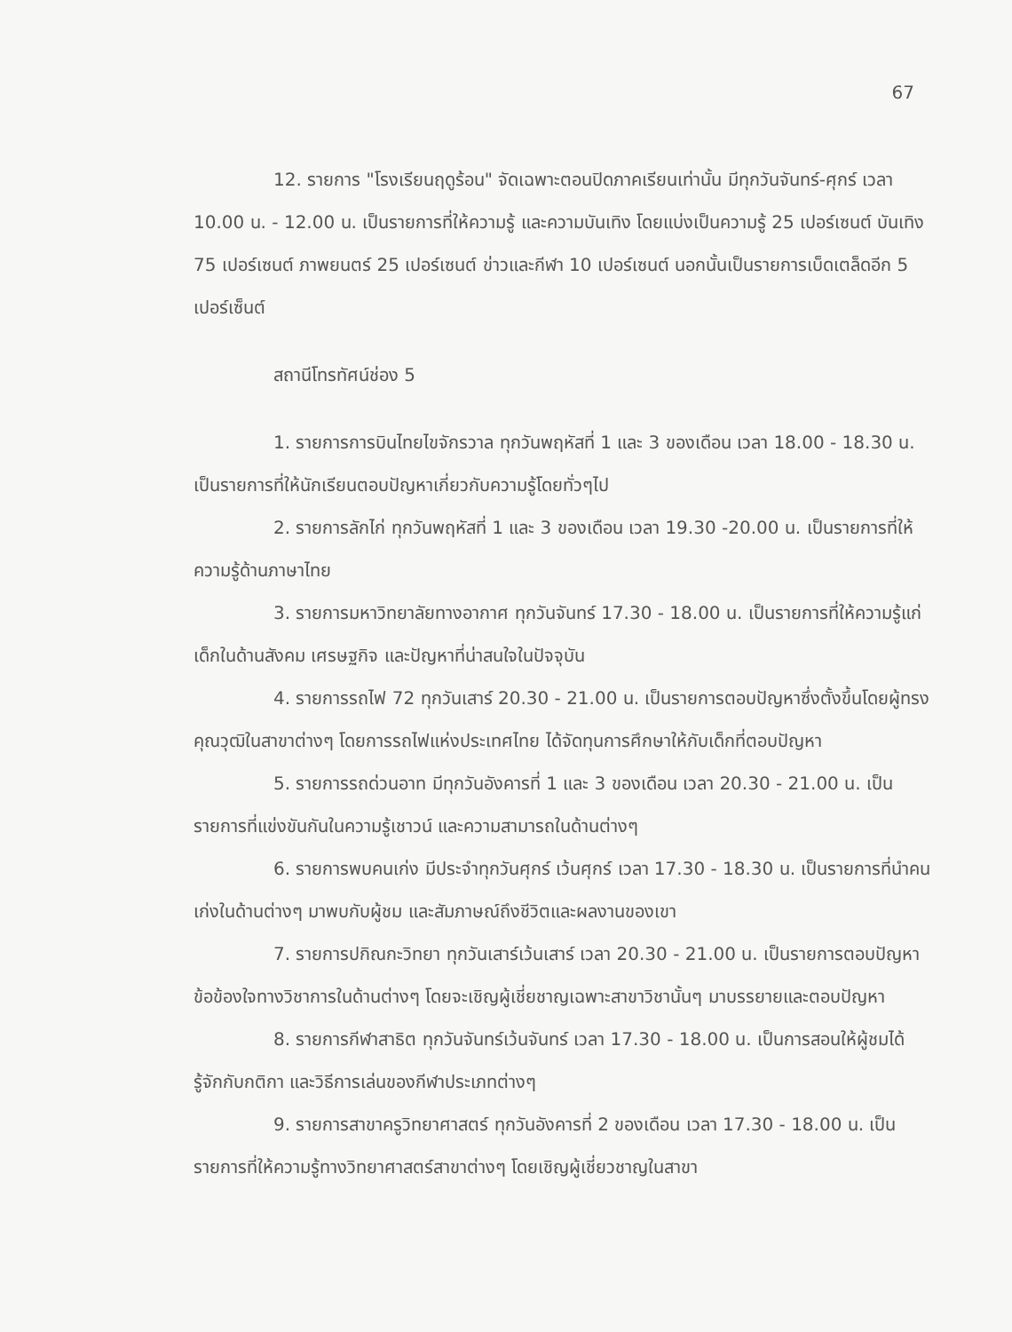67
12. รายการ "โรงเรียนฤดูร้อน" จัดเฉพาะตอนปิดภาคเรียนเท่านั้น มีทุกวันจันทร์-ศุกร์ เวลา 10.00 น. - 12.00 น. เป็นรายการที่ให้ความรู้ และความบันเทิง โดยแบ่งเป็นความรู้ 25 เปอร์เซนต์ บันเทิง 75 เปอร์เซนต์ ภาพยนตร์ 25 เปอร์เซนต์ ข่าวและกีฬา 10 เปอร์เซนต์ นอกนั้นเป็นรายการเบ็ดเตล็ดอีก 5 เปอร์เซ็นต์
สถานีโทรทัศน์ช่อง 5
1. รายการการบินไทยไขจักรวาล ทุกวันพฤหัสที่ 1 และ 3 ของเดือน เวลา 18.00 - 18.30 น. เป็นรายการที่ให้นักเรียนตอบปัญหาเกี่ยวกับความรู้โดยทั่วๆไป
2. รายการลักไก่ ทุกวันพฤหัสที่ 1 และ 3 ของเดือน เวลา 19.30 -20.00 น. เป็นรายการที่ให้ความรู้ด้านภาษาไทย
3. รายการมหาวิทยาลัยทางอากาศ ทุกวันจันทร์ 17.30 - 18.00 น. เป็นรายการที่ให้ความรู้แก่เด็กในด้านสังคม เศรษฐกิจ และปัญหาที่น่าสนใจในปัจจุบัน
4. รายการรถไฟ 72 ทุกวันเสาร์ 20.30 - 21.00 น. เป็นรายการตอบปัญหาซึ่งตั้งขึ้นโดยผู้ทรงคุณวุฒิในสาขาต่างๆ โดยการรถไฟแห่งประเทศไทย ได้จัดทุนการศึกษาให้กับเด็กที่ตอบปัญหา
5. รายการรถด่วนอาท มีทุกวันอังคารที่ 1 และ 3 ของเดือน เวลา 20.30 - 21.00 น. เป็นรายการที่แข่งขันกันในความรู้เชาวน์ และความสามารถในด้านต่างๆ
6. รายการพบคนเก่ง มีประจำทุกวันศุกร์ เว้นศุกร์ เวลา 17.30 - 18.30 น. เป็นรายการที่นำคนเก่งในด้านต่างๆ มาพบกับผู้ชม และสัมภาษณ์ถึงชีวิตและผลงานของเขา
7. รายการปกิณกะวิทยา ทุกวันเสาร์เว้นเสาร์ เวลา 20.30 - 21.00 น. เป็นรายการตอบปัญหาข้อข้องใจทางวิชาการในด้านต่างๆ โดยจะเชิญผู้เชี่ยชาญเฉพาะสาขาวิชานั้นๆ มาบรรยายและตอบปัญหา
8. รายการกีฬาสาธิต ทุกวันจันทร์เว้นจันทร์ เวลา 17.30 - 18.00 น. เป็นการสอนให้ผู้ชมได้รู้จักกับกติกา และวิธีการเล่นของกีฬาประเภทต่างๆ
9. รายการสาขาครูวิทยาศาสตร์ ทุกวันอังคารที่ 2 ของเดือน เวลา 17.30 - 18.00 น. เป็นรายการที่ให้ความรู้ทางวิทยาศาสตร์สาขาต่างๆ โดยเชิญผู้เชี่ยวชาญในสาขา